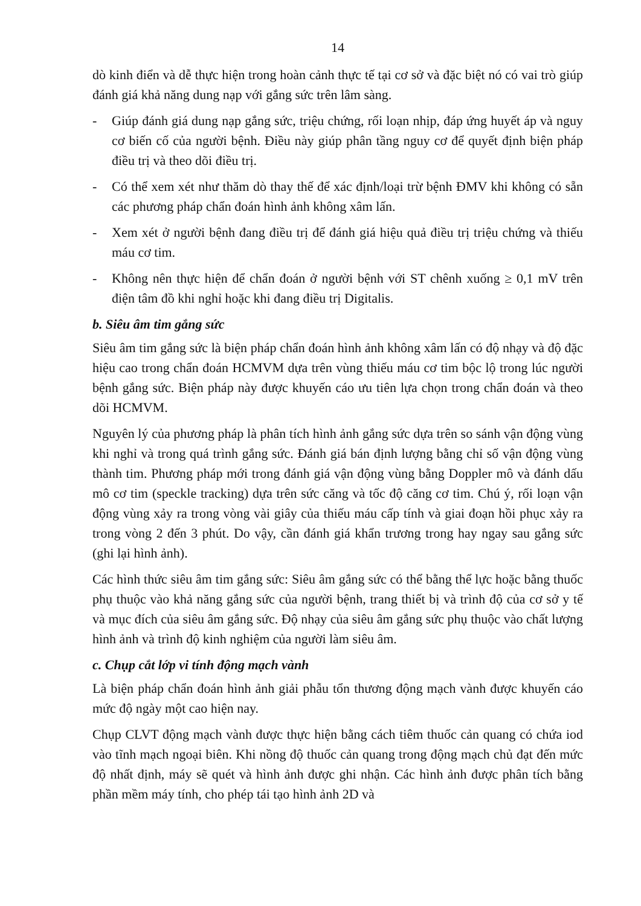14
dò kinh điển và dễ thực hiện trong hoàn cảnh thực tế tại cơ sở và đặc biệt nó có vai trò giúp đánh giá khả năng dung nạp với gắng sức trên lâm sàng.
- Giúp đánh giá dung nạp gắng sức, triệu chứng, rối loạn nhịp, đáp ứng huyết áp và nguy cơ biến cố của người bệnh. Điều này giúp phân tầng nguy cơ để quyết định biện pháp điều trị và theo dõi điều trị.
- Có thể xem xét như thăm dò thay thế để xác định/loại trừ bệnh ĐMV khi không có sẵn các phương pháp chẩn đoán hình ảnh không xâm lấn.
- Xem xét ở người bệnh đang điều trị để đánh giá hiệu quả điều trị triệu chứng và thiếu máu cơ tim.
- Không nên thực hiện để chẩn đoán ở người bệnh với ST chênh xuống ≥ 0,1 mV trên điện tâm đồ khi nghỉ hoặc khi đang điều trị Digitalis.
b. Siêu âm tim gắng sức
Siêu âm tim gắng sức là biện pháp chẩn đoán hình ảnh không xâm lấn có độ nhạy và độ đặc hiệu cao trong chẩn đoán HCMVM dựa trên vùng thiếu máu cơ tim bộc lộ trong lúc người bệnh gắng sức. Biện pháp này được khuyến cáo ưu tiên lựa chọn trong chẩn đoán và theo dõi HCMVM.
Nguyên lý của phương pháp là phân tích hình ảnh gắng sức dựa trên so sánh vận động vùng khi nghỉ và trong quá trình gắng sức. Đánh giá bán định lượng bằng chỉ số vận động vùng thành tim. Phương pháp mới trong đánh giá vận động vùng bằng Doppler mô và đánh dấu mô cơ tim (speckle tracking) dựa trên sức căng và tốc độ căng cơ tim. Chú ý, rối loạn vận động vùng xảy ra trong vòng vài giây của thiếu máu cấp tính và giai đoạn hồi phục xảy ra trong vòng 2 đến 3 phút. Do vậy, cần đánh giá khẩn trương trong hay ngay sau gắng sức (ghi lại hình ảnh).
Các hình thức siêu âm tim gắng sức: Siêu âm gắng sức có thể bằng thể lực hoặc bằng thuốc phụ thuộc vào khả năng gắng sức của người bệnh, trang thiết bị và trình độ của cơ sở y tế và mục đích của siêu âm gắng sức. Độ nhạy của siêu âm gắng sức phụ thuộc vào chất lượng hình ảnh và trình độ kinh nghiệm của người làm siêu âm.
c. Chụp cắt lớp vi tính động mạch vành
Là biện pháp chẩn đoán hình ảnh giải phẫu tổn thương động mạch vành được khuyến cáo mức độ ngày một cao hiện nay.
Chụp CLVT động mạch vành được thực hiện bằng cách tiêm thuốc cản quang có chứa iod vào tĩnh mạch ngoại biên. Khi nồng độ thuốc cản quang trong động mạch chủ đạt đến mức độ nhất định, máy sẽ quét và hình ảnh được ghi nhận. Các hình ảnh được phân tích bằng phần mềm máy tính, cho phép tái tạo hình ảnh 2D và